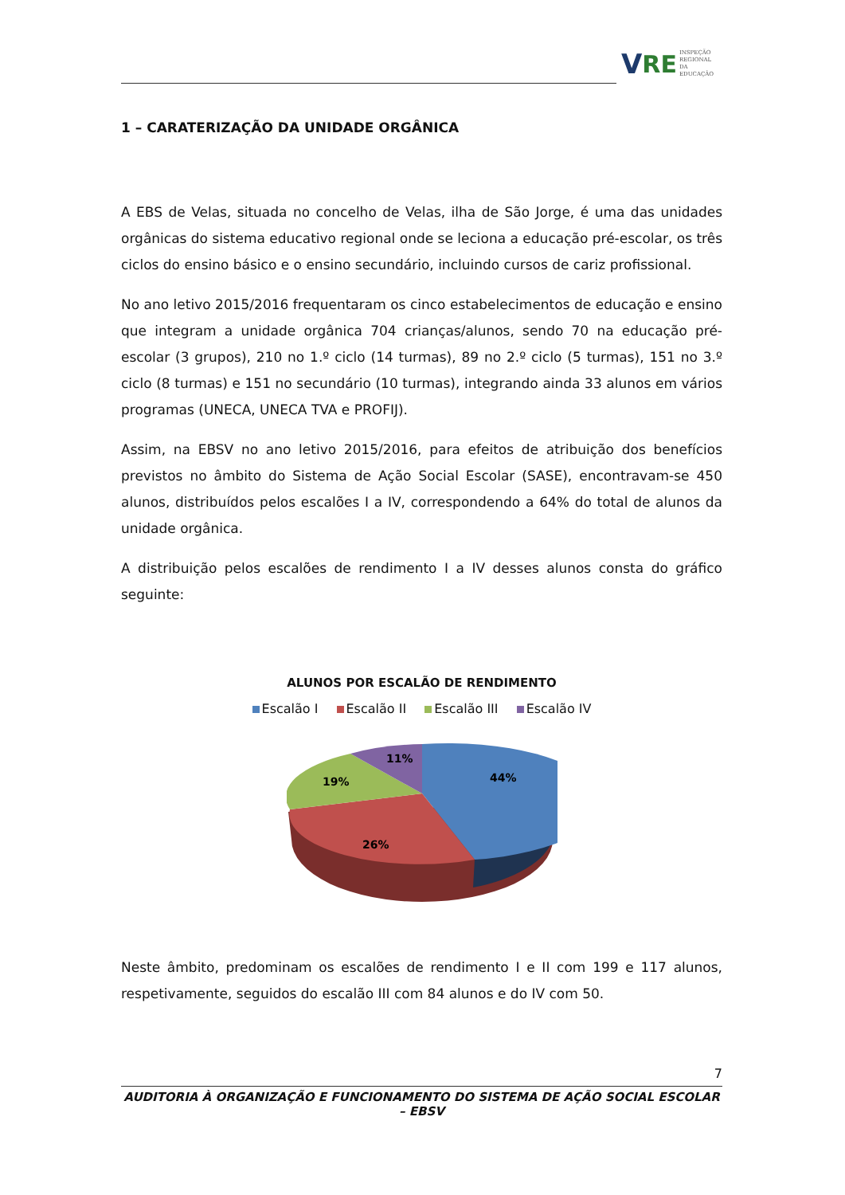V RE
INSPEÇÃO
REGIONAL
DA EDUCAÇÃO
1 – CARATERIZAÇÃO DA UNIDADE ORGÂNICA
A EBS de Velas, situada no concelho de Velas, ilha de São Jorge, é uma das unidades orgânicas do sistema educativo regional onde se leciona a educação pré-escolar, os três ciclos do ensino básico e o ensino secundário, incluindo cursos de cariz profissional.
No ano letivo 2015/2016 frequentaram os cinco estabelecimentos de educação e ensino que integram a unidade orgânica 704 crianças/alunos, sendo 70 na educação pré-escolar (3 grupos), 210 no 1.º ciclo (14 turmas), 89 no 2.º ciclo (5 turmas), 151 no 3.º ciclo (8 turmas) e 151 no secundário (10 turmas), integrando ainda 33 alunos em vários programas (UNECA, UNECA TVA e PROFIJ).
Assim, na EBSV no ano letivo 2015/2016, para efeitos de atribuição dos benefícios previstos no âmbito do Sistema de Ação Social Escolar (SASE), encontravam-se 450 alunos, distribuídos pelos escalões I a IV, correspondendo a 64% do total de alunos da unidade orgânica.
A distribuição pelos escalões de rendimento I a IV desses alunos consta do gráfico seguinte:
ALUNOS POR ESCALÃO DE RENDIMENTO
Escalão I Escalão II Escalão III Escalão IV
44%
19%
11%
26%
Neste âmbito, predominam os escalões de rendimento I e II com 199 e 117 alunos, respetivamente, seguidos do escalão III com 84 alunos e do IV com 50.
7
AUDITORIA À ORGANIZAÇÃO E FUNCIONAMENTO DO SISTEMA DE AÇÃO SOCIAL ESCOLAR – EBSV